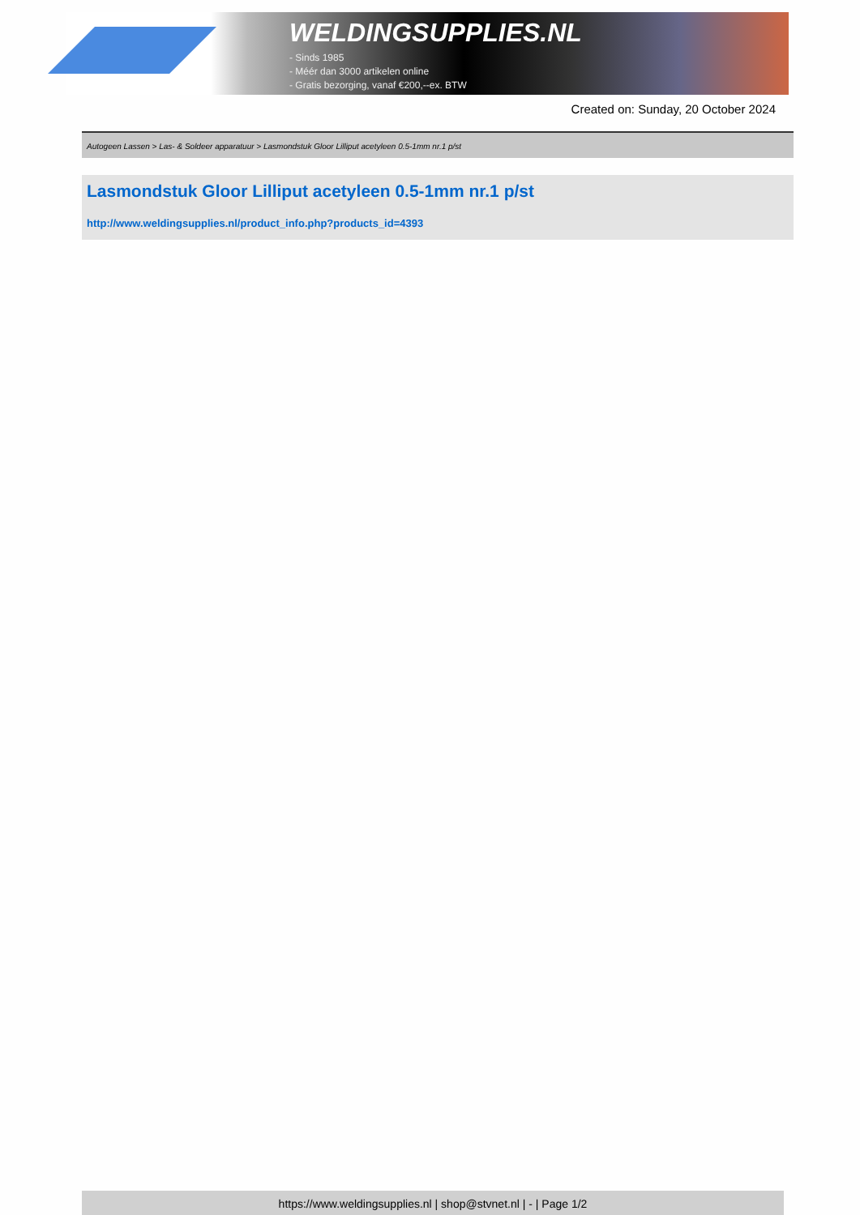WELDINGSUPPLIES.NL
- Sinds 1985
- Méér dan 3000 artikelen online
- Gratis bezorging, vanaf €200,--ex. BTW
Created on: Sunday, 20 October 2024
Autogeen Lassen > Las- & Soldeer apparatuur > Lasmondstuk Gloor Lilliput acetyleen 0.5-1mm nr.1 p/st
Lasmondstuk Gloor Lilliput acetyleen 0.5-1mm nr.1 p/st
http://www.weldingsupplies.nl/product_info.php?products_id=4393
https://www.weldingsupplies.nl | shop@stvnet.nl | - | Page 1/2